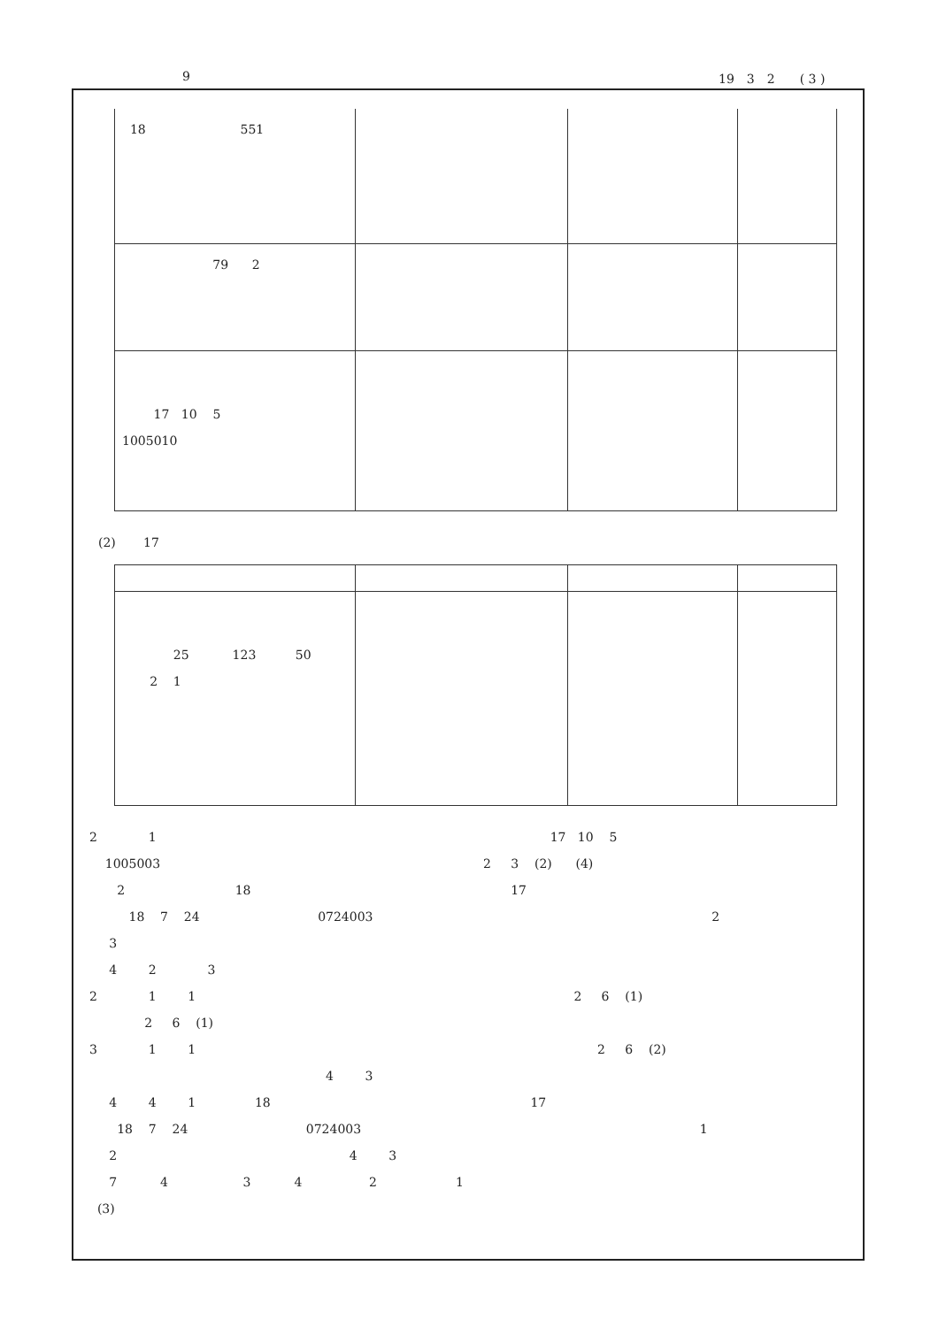9 19　3　2　　( 3 )
| 18 551 | | | |
| 79 2 | | | |
| 17 10 5 1005010 | | | |
(2) 17
| 25 123 50 2 1 | | | |
2 1 17 10 5
1005003 2 3 (2) (4)
2 18 17
18 7 24 0724003 2
3
4 2 3
2 1 1 2 6 (1)
2 6 (1)
3 1 1 2 6 (2)
4 3
4 4 1 18 17
18 7 24 0724003 1
2 4 3
7 4 3 4 2 1
(3)